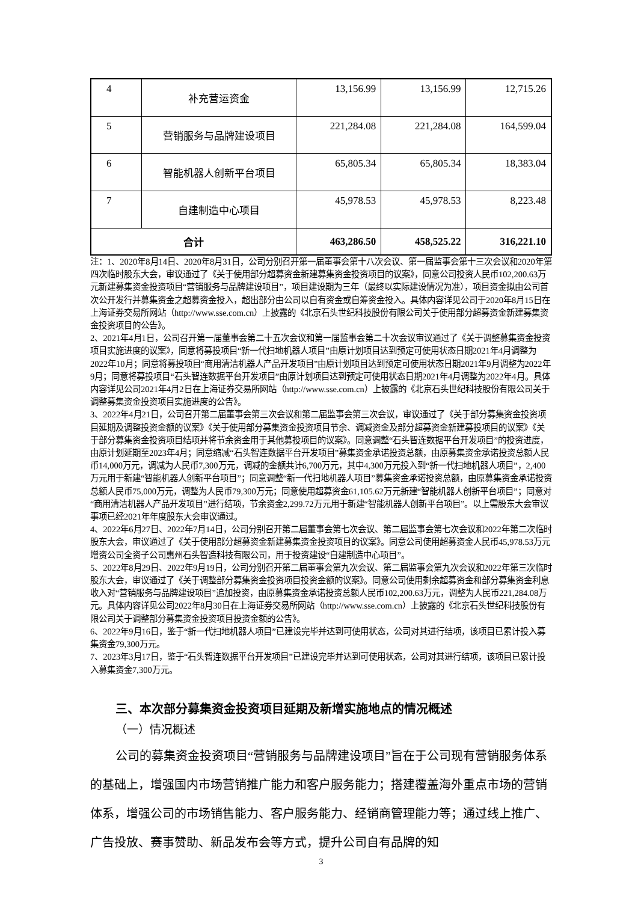| 4 | 补充营运资金 | 13,156.99 | 13,156.99 | 12,715.26 |
| 5 | 营销服务与品牌建设项目 | 221,284.08 | 221,284.08 | 164,599.04 |
| 6 | 智能机器人创新平台项目 | 65,805.34 | 65,805.34 | 18,383.04 |
| 7 | 自建制造中心项目 | 45,978.53 | 45,978.53 | 8,223.48 |
| 合计 | | 463,286.50 | 458,525.22 | 316,221.10 |
注：1、2020年8月14日、2020年8月31日，公司分别召开第一届董事会第十八次会议、第一届监事会第十三次会议和2020年第四次临时股东大会，审议通过了《关于使用部分超募资金新建募集资金投资项目的议案》，同意公司投资人民币102,200.63万元新建募集资金投资项目“营销服务与品牌建设项目”，项目建设期为三年（最终以实际建设情况为准），项目资金拟由公司首次公开发行并募集资金之超募资金投入，超出部分由公司以自有资金或自筹资金投入。具体内容详见公司于2020年8月15日在上海证券交易所网站（http://www.sse.com.cn）上披露的《北京石头世纪科技股份有限公司关于使用部分超募资金新建募集资金投资项目的公告》。
2、2021年4月1日，公司召开第一届董事会第二十五次会议和第一届监事会第二十次会议审议通过了《关于调整募集资金投资项目实施进度的议案》，同意将募投项目“新一代扫地机器人项目”由原计划项目达到预定可使用状态日期2021年4月调整为2022年10月；同意将募投项目“商用清洁机器人产品开发项目”由原计划项目达到预定可使用状态日期2021年9月调整为2022年9月；同意将募投项目“石头智连数据平台开发项目”由原计划项目达到预定可使用状态日期2021年4月调整为2022年4月。具体内容详见公司2021年4月2日在上海证券交易所网站（http://www.sse.com.cn）上披露的《北京石头世纪科技股份有限公司关于调整募集资金投资项目实施进度的公告》。
3、2022年4月21日，公司召开第二届董事会第三次会议和第二届监事会第三次会议，审议通过了《关于部分募集资金投资项目延期及调整投资金额的议案》《关于使用部分募集资金投资项目节余、调减资金及部分超募资金新建募投项目的议案》《关于部分募集资金投资项目结项并将节余资金用于其他募投项目的议案》。同意调整“石头智连数据平台开发项目”的投资进度，由原计划延期至2023年4月；同意缩减“石头智连数据平台开发项目”募集资金承诺投资总额，由原募集资金承诺投资总额人民币14,000万元，调减为人民币7,300万元，调减的金额共计6,700万元，其中4,300万元投入到“新一代扫地机器人项目”，2,400万元用于新建“智能机器人创新平台项目”；同意调整“新一代扫地机器人项目”募集资金承诺投资总额，由原募集资金承诺投资总额人民币75,000万元，调整为人民币79,300万元；同意使用超募资金61,105.62万元新建“智能机器人创新平台项目”；同意对“商用清洁机器人产品开发项目”进行结项，节余资金2,299.72万元用于新建“智能机器人创新平台项目”。以上需股东大会审议事项已经2021年年度股东大会审议通过。
4、2022年6月27日、2022年7月14日，公司分别召开第二届董事会第七次会议、第二届监事会第七次会议和2022年第二次临时股东大会，审议通过了《关于使用部分超募资金新建募集资金投资项目的议案》。同意公司使用超募资金人民币45,978.53万元增资公司全资子公司惠州石头智造科技有限公司，用于投资建设“自建制造中心项目”。
5、2022年8月29日、2022年9月19日，公司分别召开第二届董事会第九次会议、第二届监事会第九次会议和2022年第三次临时股东大会，审议通过了《关于调整部分募集资金投资项目投资金额的议案》。同意公司使用剩余超募资金和部分募集资金利息收入对“营销服务与品牌建设项目”追加投资，由原募集资金承诺投资总额人民币102,200.63万元，调整为人民币221,284.08万元。具体内容详见公司2022年8月30日在上海证券交易所网站（http://www.sse.com.cn）上披露的《北京石头世纪科技股份有限公司关于调整部分募集资金投资项目投资金额的公告》。
6、2022年9月16日，鉴于“新一代扫地机器人项目”已建设完毕并达到可使用状态，公司对其进行结项，该项目已累计投入募集资金79,300万元。
7、2023年3月17日，鉴于“石头智连数据平台开发项目”已建设完毕并达到可使用状态，公司对其进行结项，该项目已累计投入募集资金7,300万元。
三、本次部分募集资金投资项目延期及新增实施地点的情况概述
（一）情况概述
公司的募集资金投资项目“营销服务与品牌建设项目”旨在于公司现有营销服务体系的基础上，增强国内市场营销推广能力和客户服务能力；搭建覆盖海外重点市场的营销体系，增强公司的市场销售能力、客户服务能力、经销商管理能力等；通过线上推广、广告投放、赛事赞助、新品发布会等方式，提升公司自有品牌的知
3